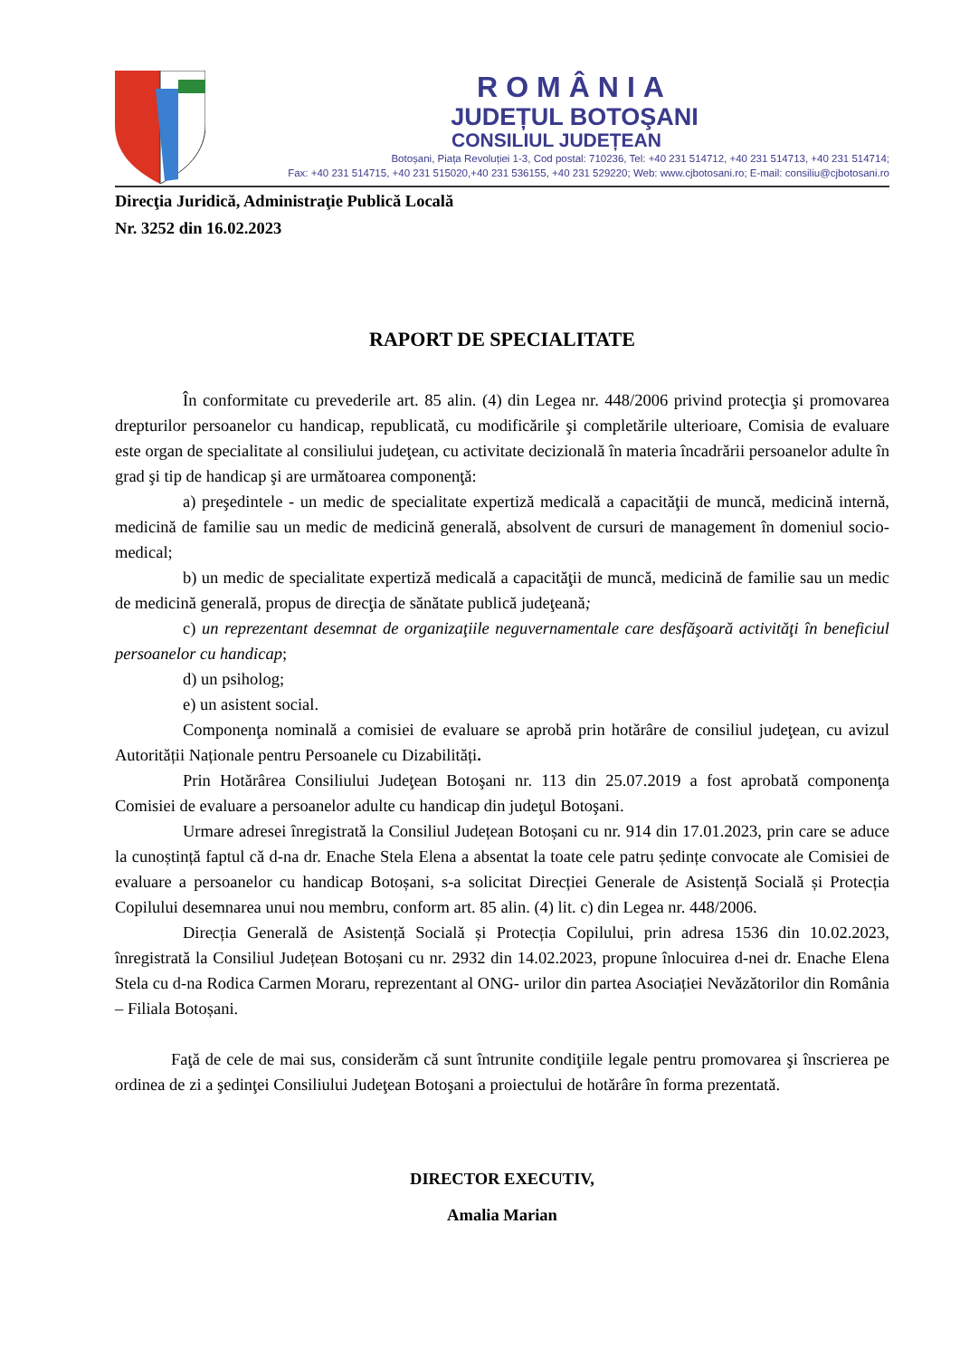ROMÂNIA
JUDEȚUL BOTOŞANI
CONSILIUL JUDEȚEAN
Botoșani, Piața Revoluției 1-3, Cod postal: 710236, Tel: +40 231 514712, +40 231 514713, +40 231 514714;
Fax: +40 231 514715, +40 231 515020,+40 231 536155, +40 231 529220; Web: www.cjbotosani.ro; E-mail: consiliu@cjbotosani.ro
Direcţia Juridică, Administraţie Publică Locală
Nr. 3252 din 16.02.2023
RAPORT DE SPECIALITATE
În conformitate cu prevederile art. 85 alin. (4) din Legea nr. 448/2006 privind protecţia şi promovarea drepturilor persoanelor cu handicap, republicată, cu modificările şi completările ulterioare, Comisia de evaluare este organ de specialitate al consiliului judeţean, cu activitate decizională în materia încadrării persoanelor adulte în grad şi tip de handicap şi are următoarea componenţă:
a) preşedintele - un medic de specialitate expertiză medicală a capacităţii de muncă, medicină internă, medicină de familie sau un medic de medicină generală, absolvent de cursuri de management în domeniul socio-medical;
b) un medic de specialitate expertiză medicală a capacităţii de muncă, medicină de familie sau un medic de medicină generală, propus de direcţia de sănătate publică judeţeană;
c) un reprezentant desemnat de organizaţiile neguvernamentale care desfăşoară activităţi în beneficiul persoanelor cu handicap;
d) un psiholog;
e) un asistent social.
Componenţa nominală a comisiei de evaluare se aprobă prin hotărâre de consiliul judeţean, cu avizul Autorității Naționale pentru Persoanele cu Dizabilități.
Prin Hotărârea Consiliului Judeţean Botoşani nr. 113 din 25.07.2019 a fost aprobată componenţa Comisiei de evaluare a persoanelor adulte cu handicap din judeţul Botoşani.
Urmare adresei înregistrată la Consiliul Județean Botoșani cu nr. 914 din 17.01.2023, prin care se aduce la cunoștință faptul că d-na dr. Enache Stela Elena a absentat la toate cele patru ședințe convocate ale Comisiei de evaluare a persoanelor cu handicap Botoșani, s-a solicitat Direcției Generale de Asistență Socială și Protecția Copilului desemnarea unui nou membru, conform art. 85 alin. (4) lit. c) din Legea nr. 448/2006.
Direcția Generală de Asistență Socială și Protecția Copilului, prin adresa 1536 din 10.02.2023, înregistrată la Consiliul Județean Botoșani cu nr. 2932 din 14.02.2023, propune înlocuirea d-nei dr. Enache Elena Stela cu d-na Rodica Carmen Moraru, reprezentant al ONG- urilor din partea Asociației Nevăzătorilor din România – Filiala Botoșani.
Faţă de cele de mai sus, considerăm că sunt întrunite condiţiile legale pentru promovarea şi înscrierea pe ordinea de zi a şedinţei Consiliului Judeţean Botoşani a proiectului de hotărâre în forma prezentată.
DIRECTOR EXECUTIV,
Amalia Marian